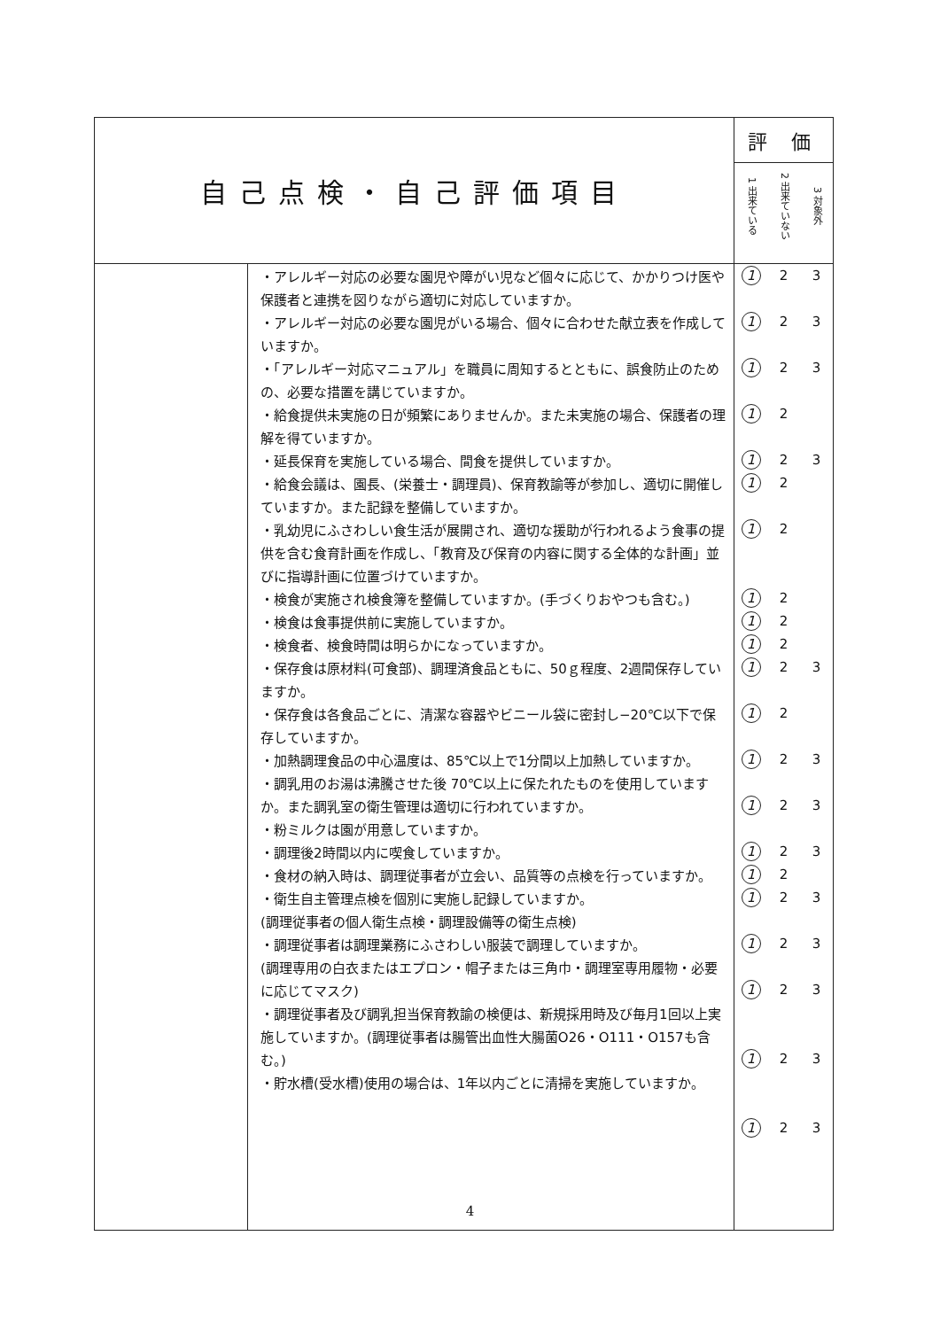| 自己点検・自己評価項目 | | 評 価 |
| --- | --- | --- |
| | | 1 出来ている 2 出来ていない 3 対象外 |
| | ・アレルギー対応の必要な園児や障がい児など個々に応じて、かかりつけ医や保護者と連携を図りながら適切に対応していますか。 ・アレルギー対応の必要な園児がいる場合、個々に合わせた献立表を作成していますか。 ・「アレルギー対応マニュアル」を職員に周知するとともに、誤食防止のための、必要な措置を講じていますか。 ・給食提供未実施の日が頻繁にありませんか。また未実施の場合、保護者の理解を得ていますか。 ・延長保育を実施している場合、間食を提供していますか。 ・給食会議は、園長、(栄養士・調理員)、保育教諭等が参加し、適切に開催していますか。また記録を整備していますか。 ・乳幼児にふさわしい食生活が展開され、適切な援助が行われるよう食事の提供を含む食育計画を作成し、「教育及び保育の内容に関する全体的な計画」並びに指導計画に位置づけていますか。 ・検食が実施され検食簿を整備していますか。(手づくりおやつも含む。) ・検食は食事提供前に実施していますか。 ・検食者、検食時間は明らかになっていますか。 ・保存食は原材料(可食部)、調理済食品ともに、50ｇ程度、2週間保存していますか。 ・保存食は各食品ごとに、清潔な容器やビニール袋に密封し−20℃以下で保存していますか。 ・加熱調理食品の中心温度は、85℃以上で1分間以上加熱していますか。 ・調乳用のお湯は沸騰させた後 70℃以上に保たれたものを使用していますか。また調乳室の衛生管理は適切に行われていますか。 ・粉ミルクは園が用意していますか。 ・調理後2時間以内に喫食していますか。 ・食材の納入時は、調理従事者が立会い、品質等の点検を行っていますか。 ・衛生自主管理点検を個別に実施し記録していますか。 (調理従事者の個人衛生点検・調理設備等の衛生点検) ・調理従事者は調理業務にふさわしい服装で調理していますか。 (調理専用の白衣またはエプロン・帽子または三角巾・調理室専用履物・必要に応じてマスク) ・調理従事者及び調乳担当保育教諭の検便は、新規採用時及び毎月1回以上実施していますか。(調理従事者は腸管出血性大腸菌O26・O111・O157も含む。) ・貯水槽(受水槽)使用の場合は、1年以内ごとに清掃を実施していますか。 | 1 2 3 1 2 3 1 2 3 1 2 1 2 3 1 2 1 2 1 2 1 2 1 2 1 2 3 1 2 1 2 3 1 2 3 1 2 3 1 2 1 2 3 1 2 3 1 2 3 1 2 3 1 2 3 |
4